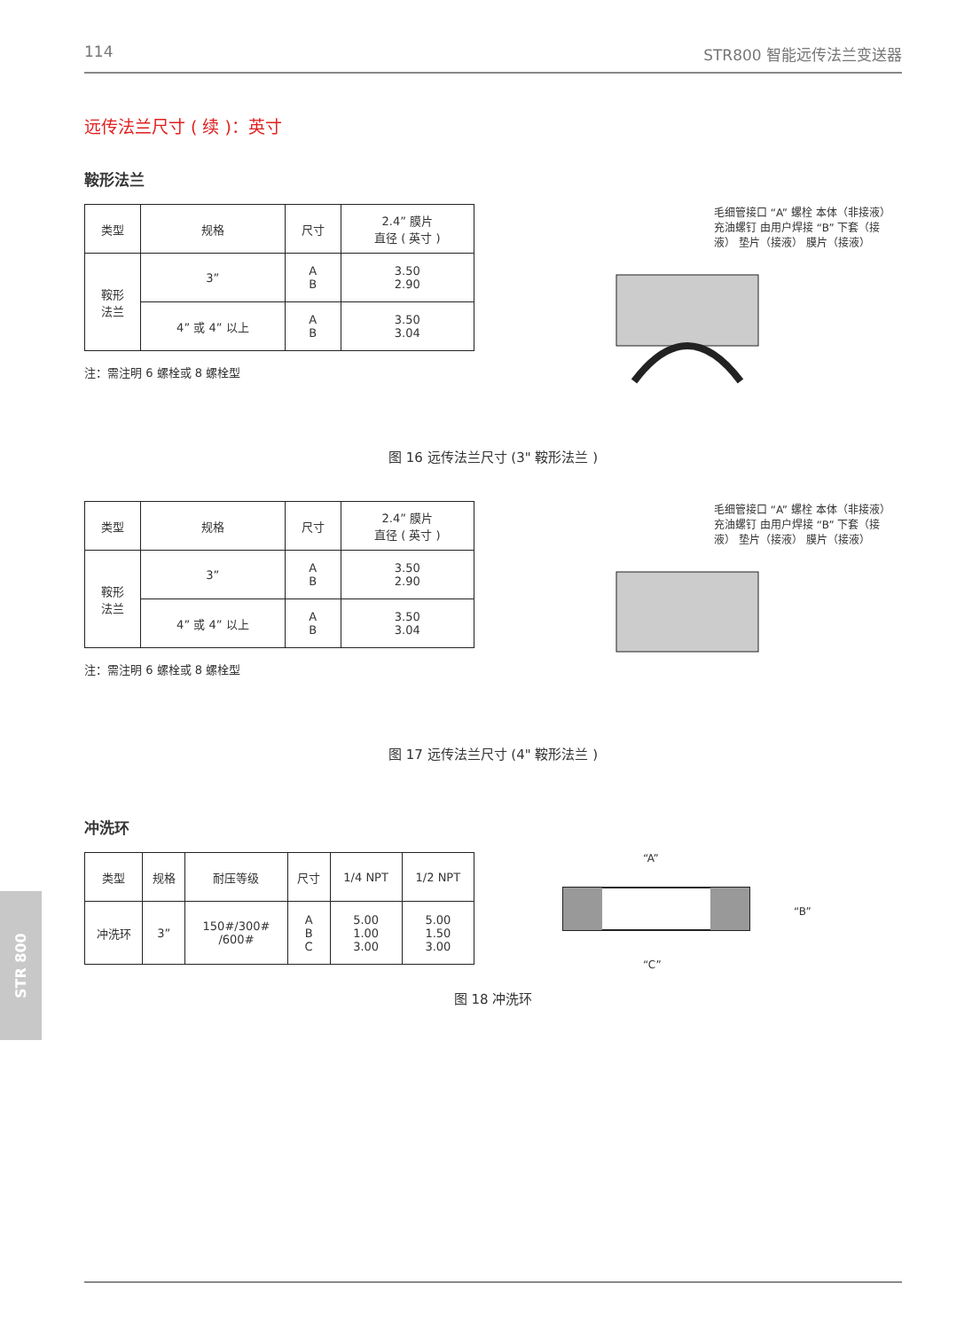114 STR800 智能远传法兰变送器
远传法兰尺寸 ( 续 )：英寸
鞍形法兰
| 类型 | 规格 | 尺寸 | 2.4” 膜片 直径 ( 英寸 ) |
| --- | --- | --- | --- |
| 鞍形 法兰 | 3” | A B | 3.50 2.90 |
| | 4” 或 4” 以上 | A B | 3.50 3.04 |
注：需注明 6 螺栓或 8 螺栓型
毛细管接口 “A” 螺栓 本体（非接液） 充油螺钉 由用户焊接 “B” 下套（接液） 垫片（接液） 膜片（接液）
图 16 远传法兰尺寸 (3" 鞍形法兰 )
| 类型 | 规格 | 尺寸 | 2.4” 膜片 直径 ( 英寸 ) |
| --- | --- | --- | --- |
| 鞍形 法兰 | 3” | A B | 3.50 2.90 |
| | 4” 或 4” 以上 | A B | 3.50 3.04 |
注：需注明 6 螺栓或 8 螺栓型
毛细管接口 “A” 螺栓 本体（非接液） 充油螺钉 由用户焊接 “B” 下套（接液） 垫片（接液） 膜片（接液）
图 17 远传法兰尺寸 (4" 鞍形法兰 )
冲洗环
| 类型 | 规格 | 耐压等级 | 尺寸 | 1/4 NPT | 1/2 NPT |
| --- | --- | --- | --- | --- | --- |
| 冲洗环 | 3” | 150#/300# /600# | A B C | 5.00 1.00 3.00 | 5.00 1.50 3.00 |
“A”
“B”
“C”
图 18 冲洗环
STR 800